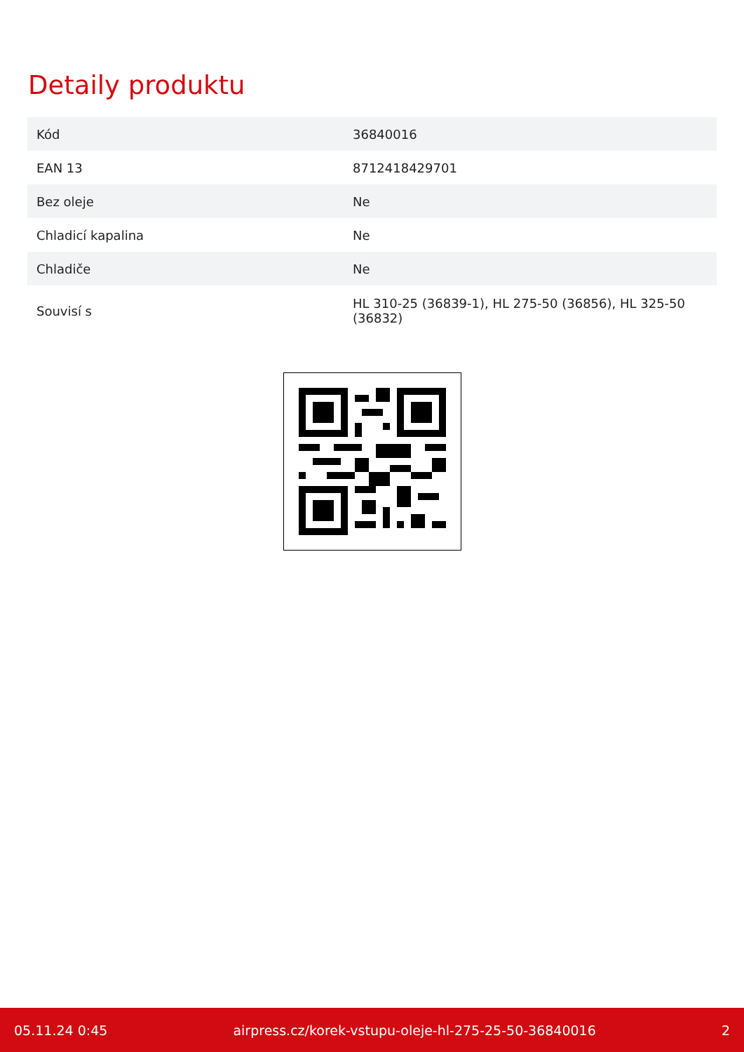Detaily produktu
| Kód | 36840016 |
| EAN 13 | 8712418429701 |
| Bez oleje | Ne |
| Chladicí kapalina | Ne |
| Chladiče | Ne |
| Souvisí s | HL 310-25 (36839-1), HL 275-50 (36856), HL 325-50 (36832) |
05.11.24 0:45 airpress.cz/korek-vstupu-oleje-hl-275-25-50-36840016 2